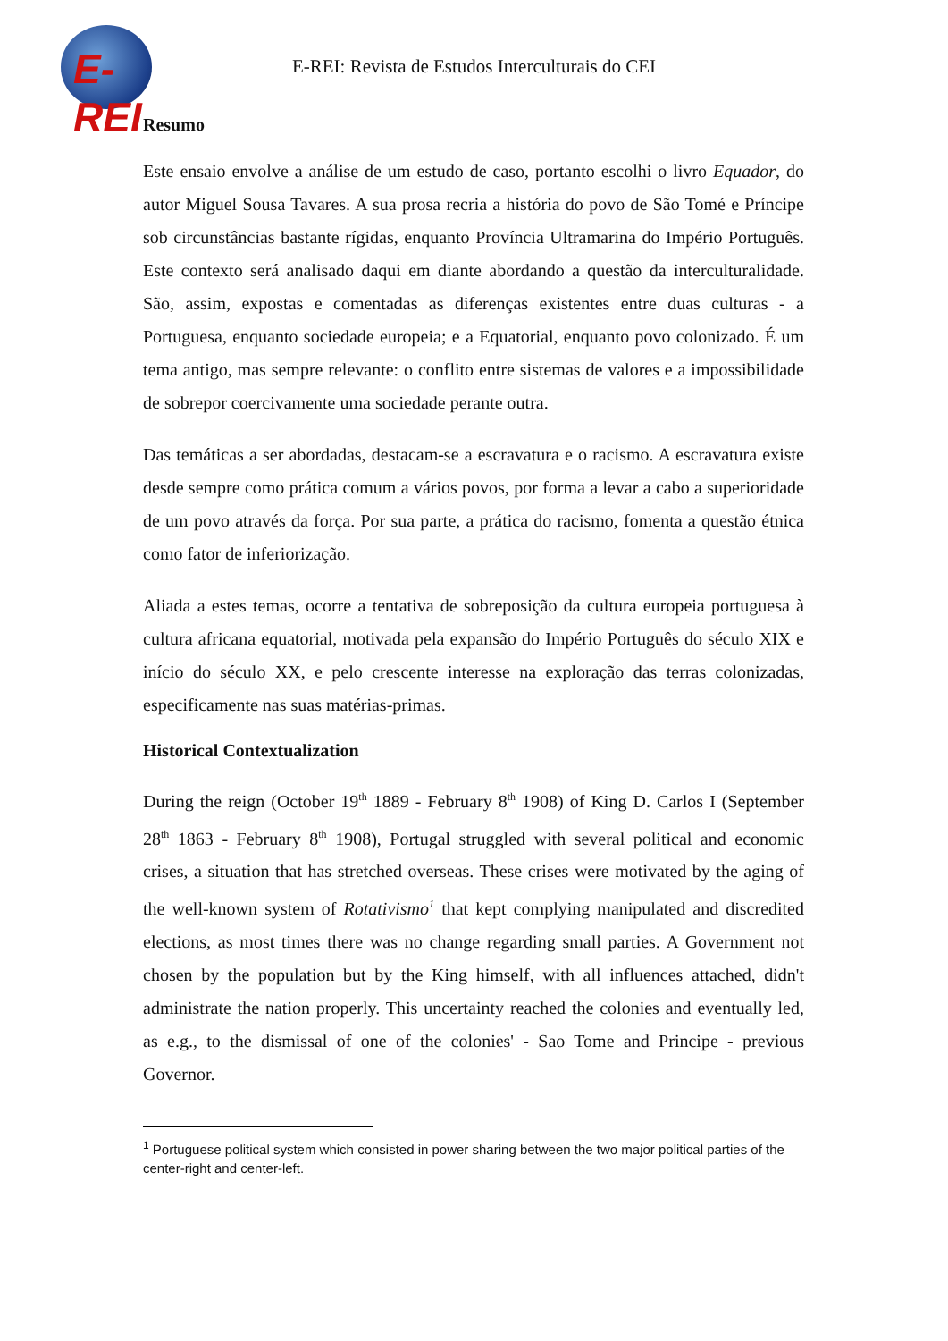E-REI
E-REI: Revista de Estudos Interculturais do CEI
Resumo
Este ensaio envolve a análise de um estudo de caso, portanto escolhi o livro Equador, do autor Miguel Sousa Tavares. A sua prosa recria a história do povo de São Tomé e Príncipe sob circunstâncias bastante rígidas, enquanto Província Ultramarina do Império Português. Este contexto será analisado daqui em diante abordando a questão da interculturalidade. São, assim, expostas e comentadas as diferenças existentes entre duas culturas - a Portuguesa, enquanto sociedade europeia; e a Equatorial, enquanto povo colonizado. É um tema antigo, mas sempre relevante: o conflito entre sistemas de valores e a impossibilidade de sobrepor coercivamente uma sociedade perante outra.
Das temáticas a ser abordadas, destacam-se a escravatura e o racismo. A escravatura existe desde sempre como prática comum a vários povos, por forma a levar a cabo a superioridade de um povo através da força. Por sua parte, a prática do racismo, fomenta a questão étnica como fator de inferiorização.
Aliada a estes temas, ocorre a tentativa de sobreposição da cultura europeia portuguesa à cultura africana equatorial, motivada pela expansão do Império Português do século XIX e início do século XX, e pelo crescente interesse na exploração das terras colonizadas, especificamente nas suas matérias-primas.
Historical Contextualization
During the reign (October 19<sup>th</sup> 1889 - February 8<sup>th</sup> 1908) of King D. Carlos I (September 28<sup>th</sup> 1863 - February 8<sup>th</sup> 1908), Portugal struggled with several political and economic crises, a situation that has stretched overseas. These crises were motivated by the aging of the well-known system of Rotativismo<sup>1</sup> that kept complying manipulated and discredited elections, as most times there was no change regarding small parties. A Government not chosen by the population but by the King himself, with all influences attached, didn't administrate the nation properly. This uncertainty reached the colonies and eventually led, as e.g., to the dismissal of one of the colonies' - Sao Tome and Principe - previous Governor.
<sup>1</sup> Portuguese political system which consisted in power sharing between the two major political parties of the center-right and center-left.